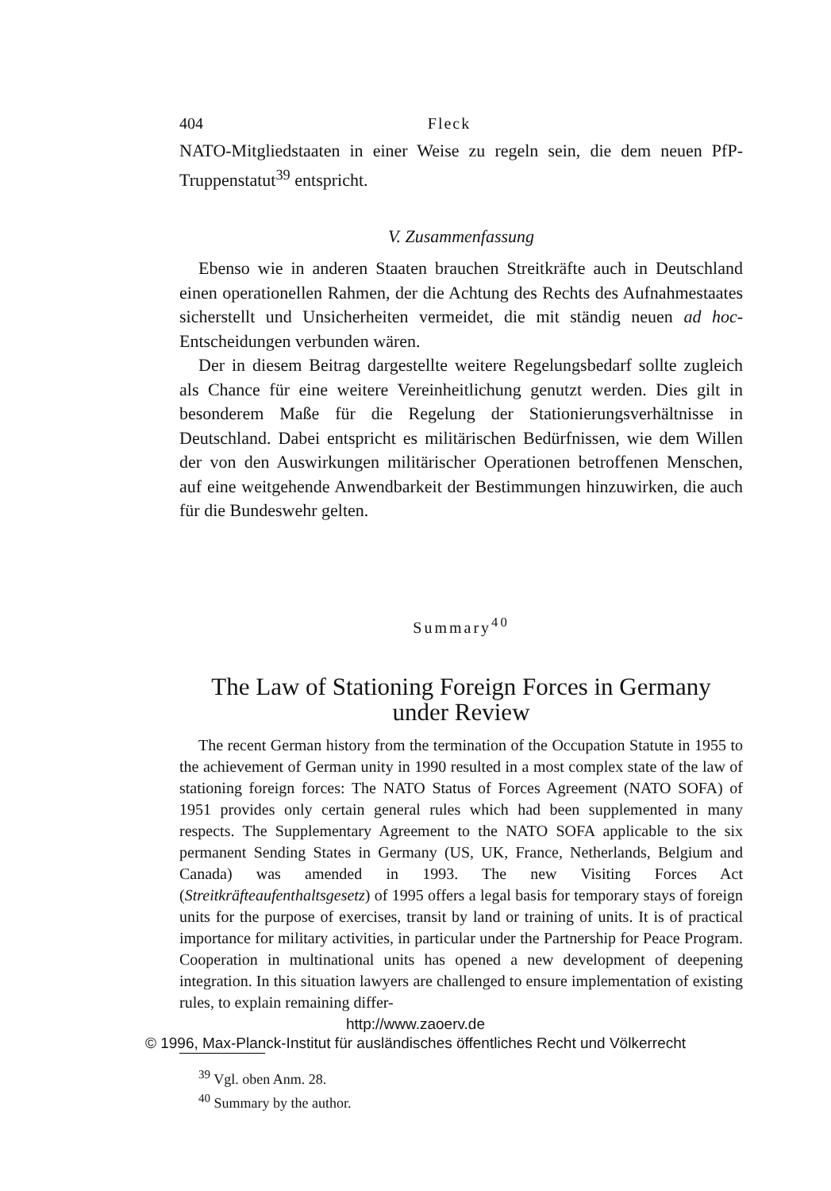404 Fleck
NATO-Mitgliedstaaten in einer Weise zu regeln sein, die dem neuen PfP-Truppenstatut<sup>39</sup> entspricht.
V. Zusammenfassung
Ebenso wie in anderen Staaten brauchen Streitkräfte auch in Deutschland einen operationellen Rahmen, der die Achtung des Rechts des Aufnahmestaates sicherstellt und Unsicherheiten vermeidet, die mit ständig neuen ad hoc-Entscheidungen verbunden wären.
Der in diesem Beitrag dargestellte weitere Regelungsbedarf sollte zugleich als Chance für eine weitere Vereinheitlichung genutzt werden. Dies gilt in besonderem Maße für die Regelung der Stationierungsverhältnisse in Deutschland. Dabei entspricht es militärischen Bedürfnissen, wie dem Willen der von den Auswirkungen militärischer Operationen betroffenen Menschen, auf eine weitgehende Anwendbarkeit der Bestimmungen hinzuwirken, die auch für die Bundeswehr gelten.
Summary<sup>40</sup>
The Law of Stationing Foreign Forces in Germany
under Review
The recent German history from the termination of the Occupation Statute in 1955 to the achievement of German unity in 1990 resulted in a most complex state of the law of stationing foreign forces: The NATO Status of Forces Agreement (NATO SOFA) of 1951 provides only certain general rules which had been supplemented in many respects. The Supplementary Agreement to the NATO SOFA applicable to the six permanent Sending States in Germany (US, UK, France, Netherlands, Belgium and Canada) was amended in 1993. The new Visiting Forces Act (Streitkräfteaufenthaltsgesetz) of 1995 offers a legal basis for temporary stays of foreign units for the purpose of exercises, transit by land or training of units. It is of practical importance for military activities, in particular under the Partnership for Peace Program. Cooperation in multinational units has opened a new development of deepening integration. In this situation lawyers are challenged to ensure implementation of existing rules, to explain remaining differ-
<sup>39</sup> Vgl. oben Anm. 28.
<sup>40</sup> Summary by the author.
http://www.zaoerv.de
© 1996, Max-Planck-Institut für ausländisches öffentliches Recht und Völkerrecht